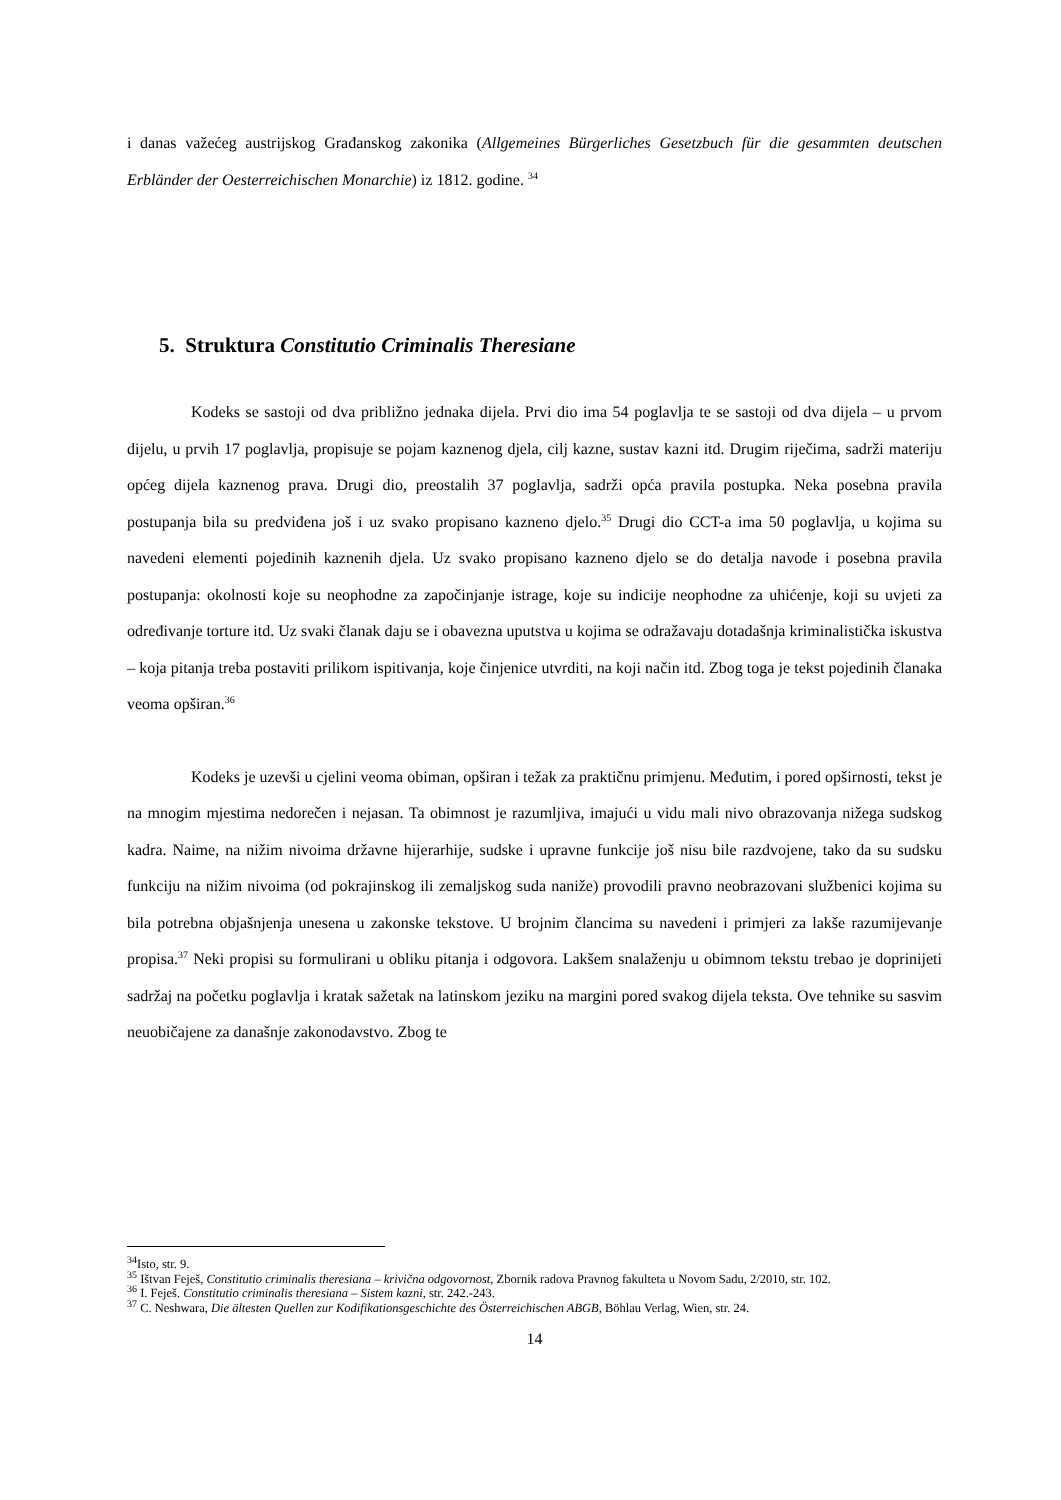i danas važećeg austrijskog Građanskog zakonika (Allgemeines Bürgerliches Gesetzbuch für die gesammten deutschen Erbländer der Oesterreichischen Monarchie) iz 1812. godine. <sup>34</sup>
5. Struktura Constitutio Criminalis Theresiane
Kodeks se sastoji od dva približno jednaka dijela. Prvi dio ima 54 poglavlja te se sastoji od dva dijela – u prvom dijelu, u prvih 17 poglavlja, propisuje se pojam kaznenog djela, cilj kazne, sustav kazni itd. Drugim riječima, sadrži materiju općeg dijela kaznenog prava. Drugi dio, preostalih 37 poglavlja, sadrži opća pravila postupka. Neka posebna pravila postupanja bila su predviđena još i uz svako propisano kazneno djelo.<sup>35</sup> Drugi dio CCT-a ima 50 poglavlja, u kojima su navedeni elementi pojedinih kaznenih djela. Uz svako propisano kazneno djelo se do detalja navode i posebna pravila postupanja: okolnosti koje su neophodne za započinjanje istrage, koje su indicije neophodne za uhićenje, koji su uvjeti za određivanje torture itd. Uz svaki članak daju se i obavezna uputstva u kojima se odražavaju dotadašnja kriminalistička iskustva – koja pitanja treba postaviti prilikom ispitivanja, koje činjenice utvrditi, na koji način itd. Zbog toga je tekst pojedinih članaka veoma opširan.<sup>36</sup>
Kodeks je uzevši u cjelini veoma obiman, opširan i težak za praktičnu primjenu. Međutim, i pored opširnosti, tekst je na mnogim mjestima nedorečen i nejasan. Ta obimnost je razumljiva, imajući u vidu mali nivo obrazovanja nižega sudskog kadra. Naime, na nižim nivoima državne hijerarhije, sudske i upravne funkcije još nisu bile razdvojene, tako da su sudsku funkciju na nižim nivoima (od pokrajinskog ili zemaljskog suda naniže) provodili pravno neobrazovani službenici kojima su bila potrebna objašnjenja unesena u zakonske tekstove. U brojnim člancima su navedeni i primjeri za lakše razumijevanje propisa.<sup>37</sup> Neki propisi su formulirani u obliku pitanja i odgovora. Lakšem snalaženju u obimnom tekstu trebao je doprinijeti sadržaj na početku poglavlja i kratak sažetak na latinskom jeziku na margini pored svakog dijela teksta. Ove tehnike su sasvim neuobičajene za današnje zakonodavstvo. Zbog te
<sup>34</sup> Isto, str. 9.
<sup>35</sup> Ištvan Feješ, Constitutio criminalis theresiana – krivična odgovornost, Zbornik radova Pravnog fakulteta u Novom Sadu, 2/2010, str. 102.
<sup>36</sup> I. Feješ. Constitutio criminalis theresiana – Sistem kazni, str. 242.-243.
<sup>37</sup> C. Neshwara, Die ältesten Quellen zur Kodifikationsgeschichte des Österreichischen ABGB, Böhlau Verlag, Wien, str. 24.
14